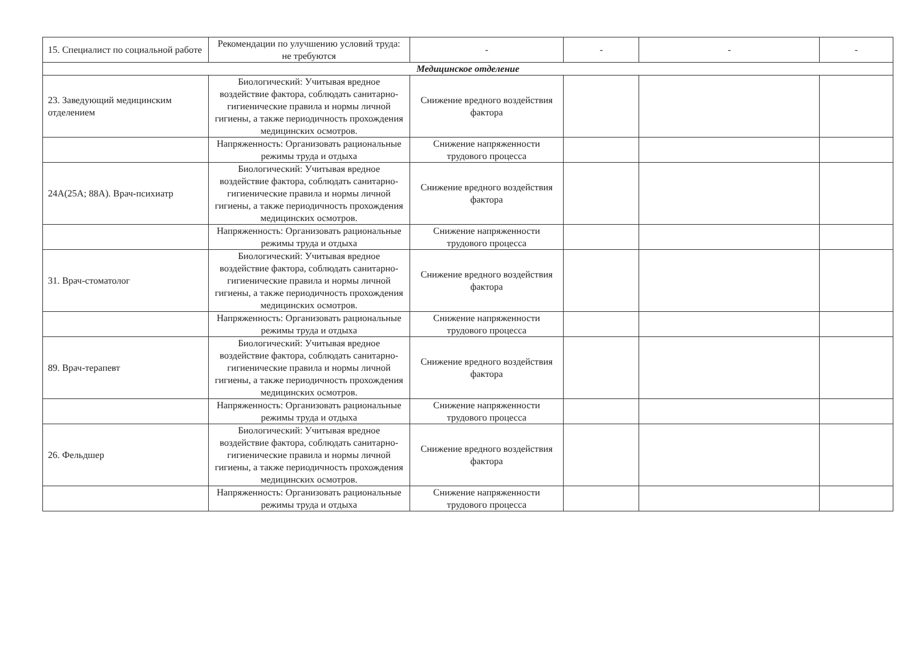| 15. Специалист по социальной работе | Рекомендации по улучшению условий труда: не требуются | - | - | - | - |
| Медицинское отделение | | | | | |
| 23. Заведующий медицинским отделением | Биологический: Учитывая вредное воздействие фактора, соблюдать санитарно-гигиенические правила и нормы личной гигиены, а также периодичность прохождения медицинских осмотров. | Снижение вредного воздействия фактора | | | |
| | Напряженность: Организовать рациональные режимы труда и отдыха | Снижение напряженности трудового процесса | | | |
| 24А(25А; 88А). Врач-психиатр | Биологический: Учитывая вредное воздействие фактора, соблюдать санитарно-гигиенические правила и нормы личной гигиены, а также периодичность прохождения медицинских осмотров. | Снижение вредного воздействия фактора | | | |
| | Напряженность: Организовать рациональные режимы труда и отдыха | Снижение напряженности трудового процесса | | | |
| 31. Врач-стоматолог | Биологический: Учитывая вредное воздействие фактора, соблюдать санитарно-гигиенические правила и нормы личной гигиены, а также периодичность прохождения медицинских осмотров. | Снижение вредного воздействия фактора | | | |
| | Напряженность: Организовать рациональные режимы труда и отдыха | Снижение напряженности трудового процесса | | | |
| 89. Врач-терапевт | Биологический: Учитывая вредное воздействие фактора, соблюдать санитарно-гигиенические правила и нормы личной гигиены, а также периодичность прохождения медицинских осмотров. | Снижение вредного воздействия фактора | | | |
| | Напряженность: Организовать рациональные режимы труда и отдыха | Снижение напряженности трудового процесса | | | |
| 26. Фельдшер | Биологический: Учитывая вредное воздействие фактора, соблюдать санитарно-гигиенические правила и нормы личной гигиены, а также периодичность прохождения медицинских осмотров. | Снижение вредного воздействия фактора | | | |
| | Напряженность: Организовать рациональные режимы труда и отдыха | Снижение напряженности трудового процесса | | | |